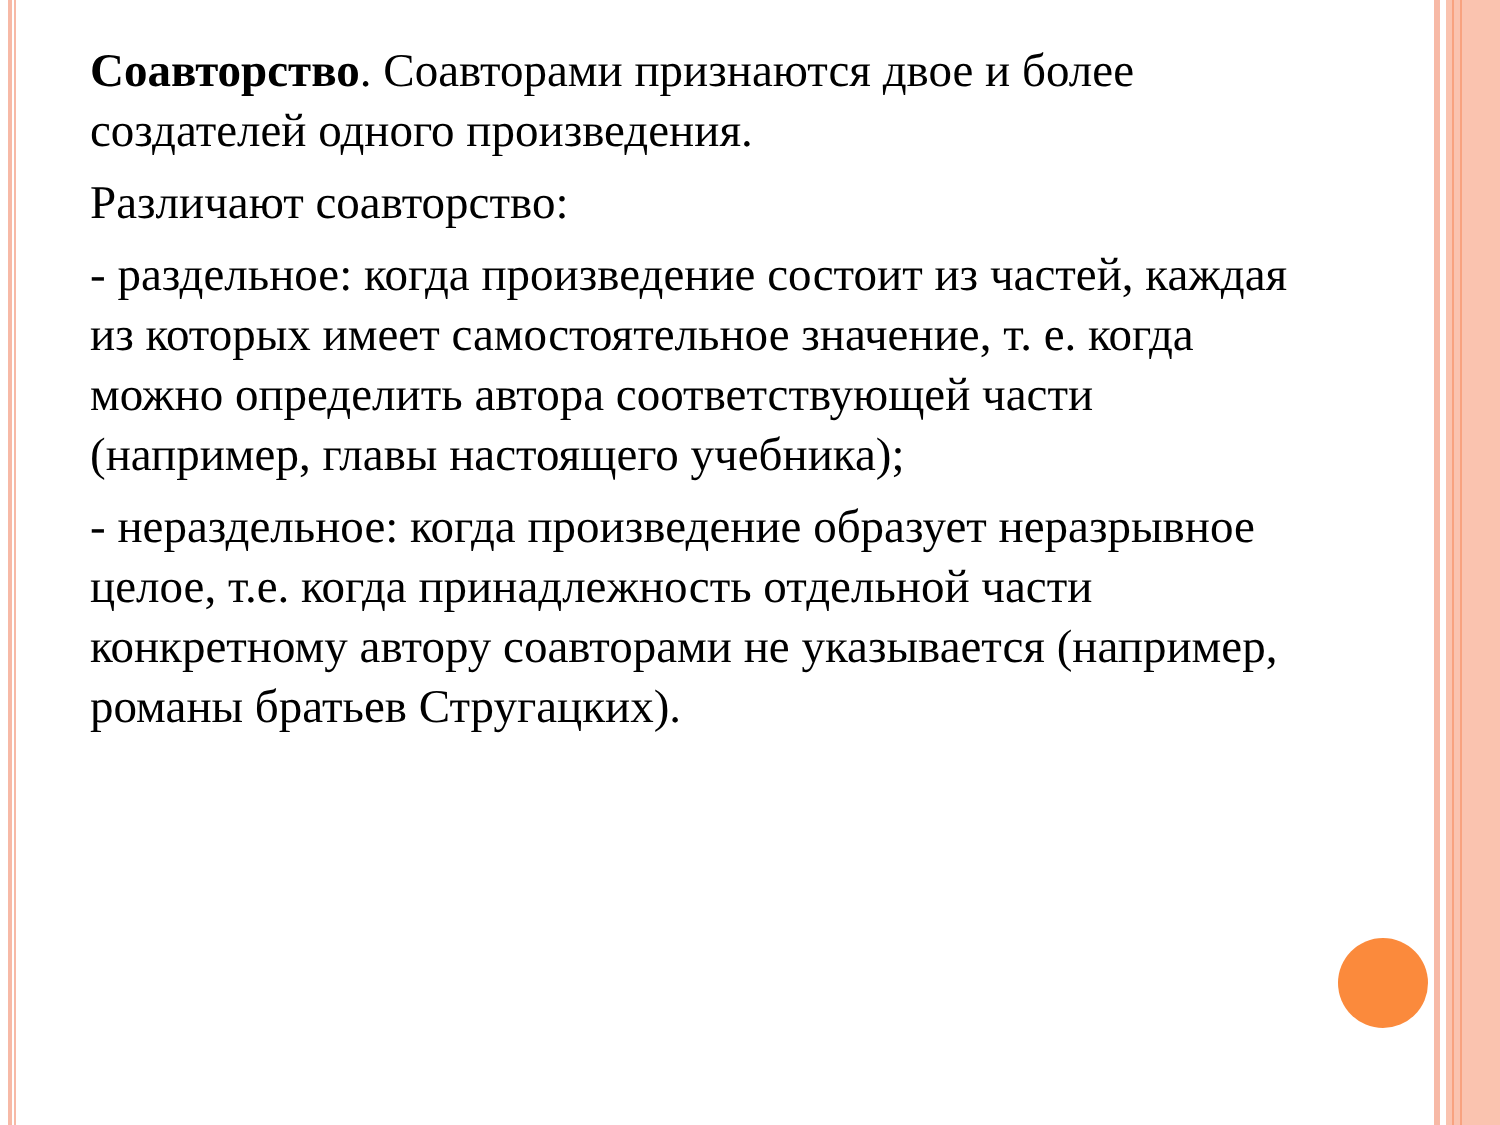Соавторство. Соавторами признаются двое и более создателей одного произведения.
Различают соавторство:
- раздельное: когда произведение состоит из частей, каждая из которых имеет самостоятельное значение, т. е. когда можно определить автора соответствующей части (например, главы настоящего учебника);
- нераздельное: когда произведение образует неразрывное целое, т.е. когда принадлежность отдельной части конкретному автору соавторами не указывается (например, романы братьев Стругацких).